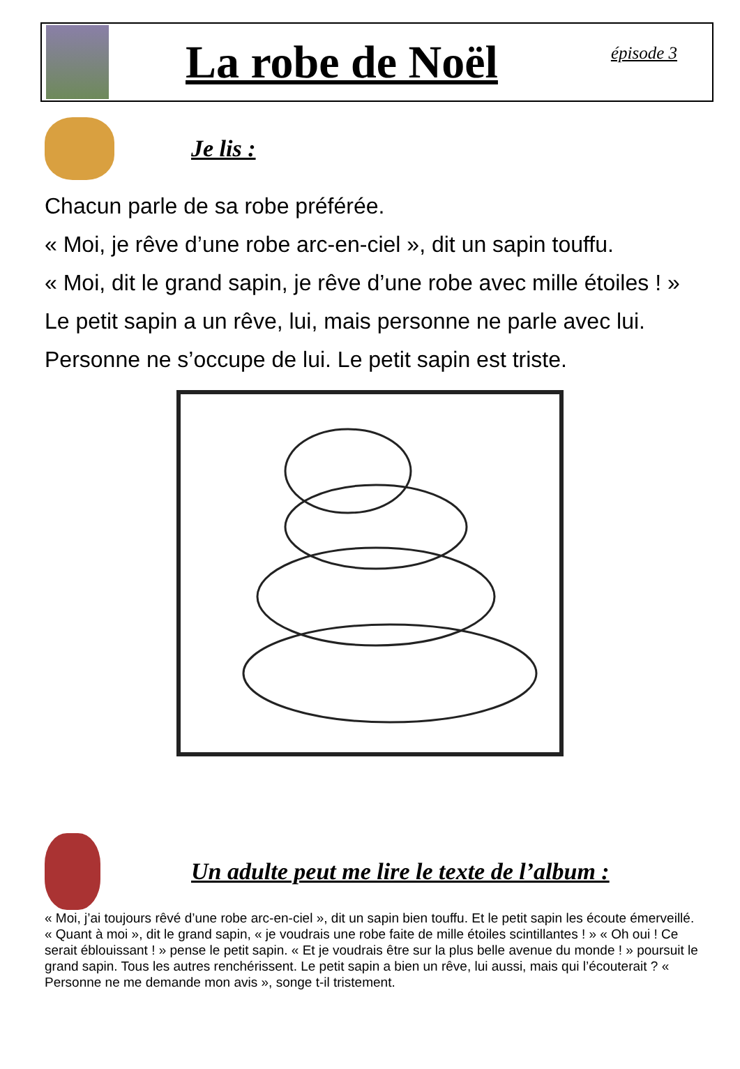La robe de Noël
épisode 3
Je lis :
Chacun parle de sa robe préférée.
« Moi, je rêve d’une robe arc-en-ciel », dit un sapin touffu.
« Moi, dit le grand sapin, je rêve d’une robe avec mille étoiles ! »
Le petit sapin a un rêve, lui, mais personne ne parle avec lui.
Personne ne s’occupe de lui. Le petit sapin est triste.
Un adulte peut me lire le texte de l’album :
« Moi, j’ai toujours rêvé d’une robe arc-en-ciel », dit un sapin bien touffu. Et le petit sapin les écoute émerveillé.
« Quant à moi », dit le grand sapin, « je voudrais une robe faite de mille étoiles scintillantes ! » « Oh oui ! Ce serait éblouissant ! » pense le petit sapin. « Et je voudrais être sur la plus belle avenue du monde ! » poursuit le grand sapin. Tous les autres renchérissent. Le petit sapin a bien un rêve, lui aussi, mais qui l’écouterait ? « Personne ne me demande mon avis », songe t-il tristement.